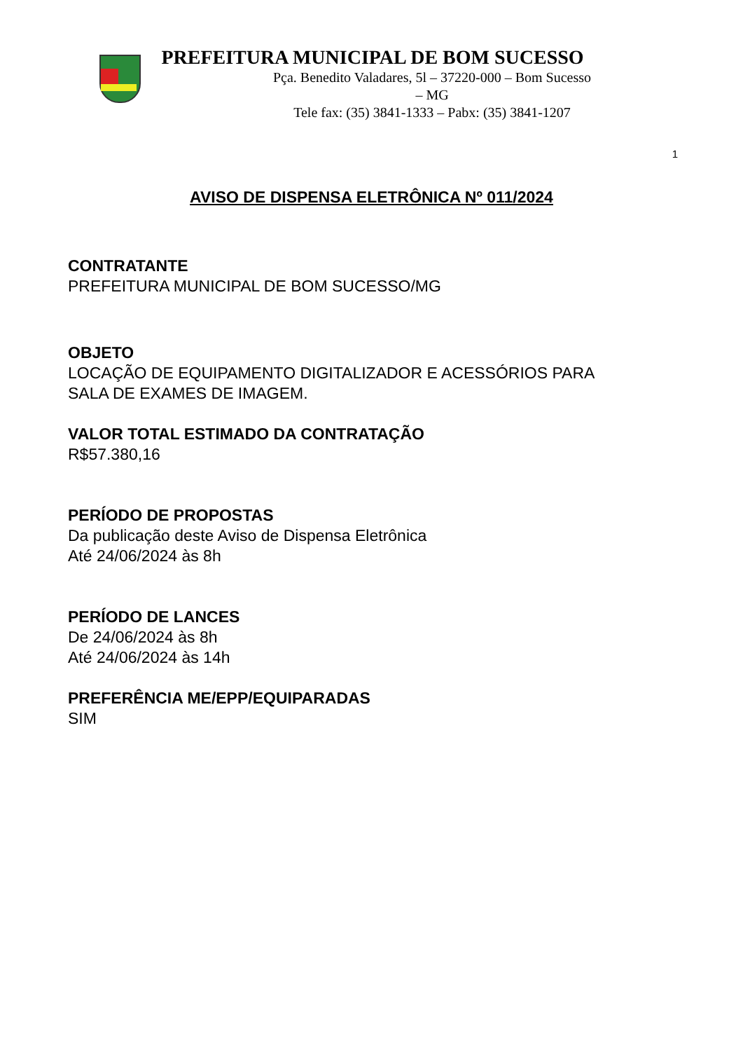PREFEITURA MUNICIPAL DE BOM SUCESSO
Pça. Benedito Valadares, 5l – 37220-000 – Bom Sucesso – MG
Tele fax: (35) 3841-1333 – Pabx: (35) 3841-1207
1
AVISO DE DISPENSA ELETRÔNICA Nº 011/2024
CONTRATANTE
PREFEITURA MUNICIPAL DE BOM SUCESSO/MG
OBJETO
LOCAÇÃO DE EQUIPAMENTO DIGITALIZADOR E ACESSÓRIOS PARA
SALA DE EXAMES DE IMAGEM.
VALOR TOTAL ESTIMADO DA CONTRATAÇÃO
R$57.380,16
PERÍODO DE PROPOSTAS
Da publicação deste Aviso de Dispensa Eletrônica
Até 24/06/2024 às 8h
PERÍODO DE LANCES
De 24/06/2024 às 8h
Até 24/06/2024 às 14h
PREFERÊNCIA ME/EPP/EQUIPARADAS
SIM